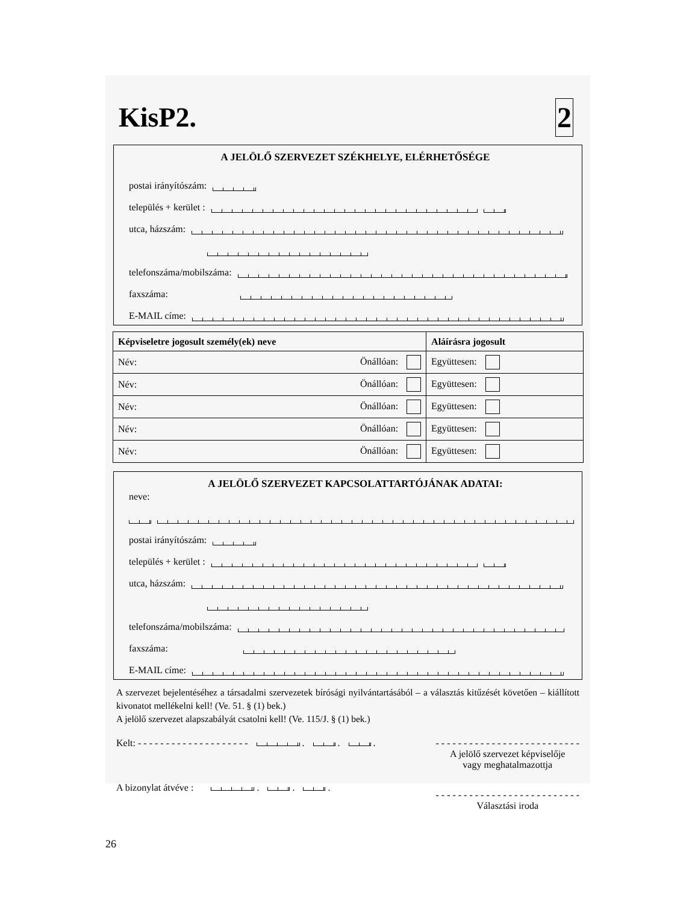KisP2.
2
A JELÖLŐ SZERVEZET SZÉKHELYE, ELÉRHETŐSÉGE
postai irányítószám:
település + kerület :
utca, házszám:
telefonszáma/mobilszáma:
faxszáma:
E-MAIL címe:
| Képviseletre jogosult személy(ek) neve | | Aláírásra jogosult |
| --- | --- | --- |
| Név: | Önállóan: | Együttesen: |
| Név: | Önállóan: | Együttesen: |
| Név: | Önállóan: | Együttesen: |
| Név: | Önállóan: | Együttesen: |
| Név: | Önállóan: | Együttesen: |
A JELÖLŐ SZERVEZET KAPCSOLATTARTÓJÁNAK ADATAI:
neve:
postai irányítószám:
település + kerület :
utca, házszám:
telefonszáma/mobilszáma:
faxszáma:
E-MAIL címe:
A szervezet bejelentéséhez a társadalmi szervezetek bírósági nyilvántartásából – a választás kitűzését követően – kiállított kivonatot mellékelni kell! (Ve. 51. § (1) bek.)
A jelölő szervezet alapszabályát csatolni kell! (Ve. 115/J. § (1) bek.)
Kelt: - - - - - - - - - - - - - - - - - - - - . . .
- - - - - - - - - - - - - - - - - - - - - - - - - -
A jelölő szervezet képviselője
vagy meghatalmazottja
A bizonylat átvéve : . . .
- - - - - - - - - - - - - - - - - - - - - - - - - -
Választási iroda
26